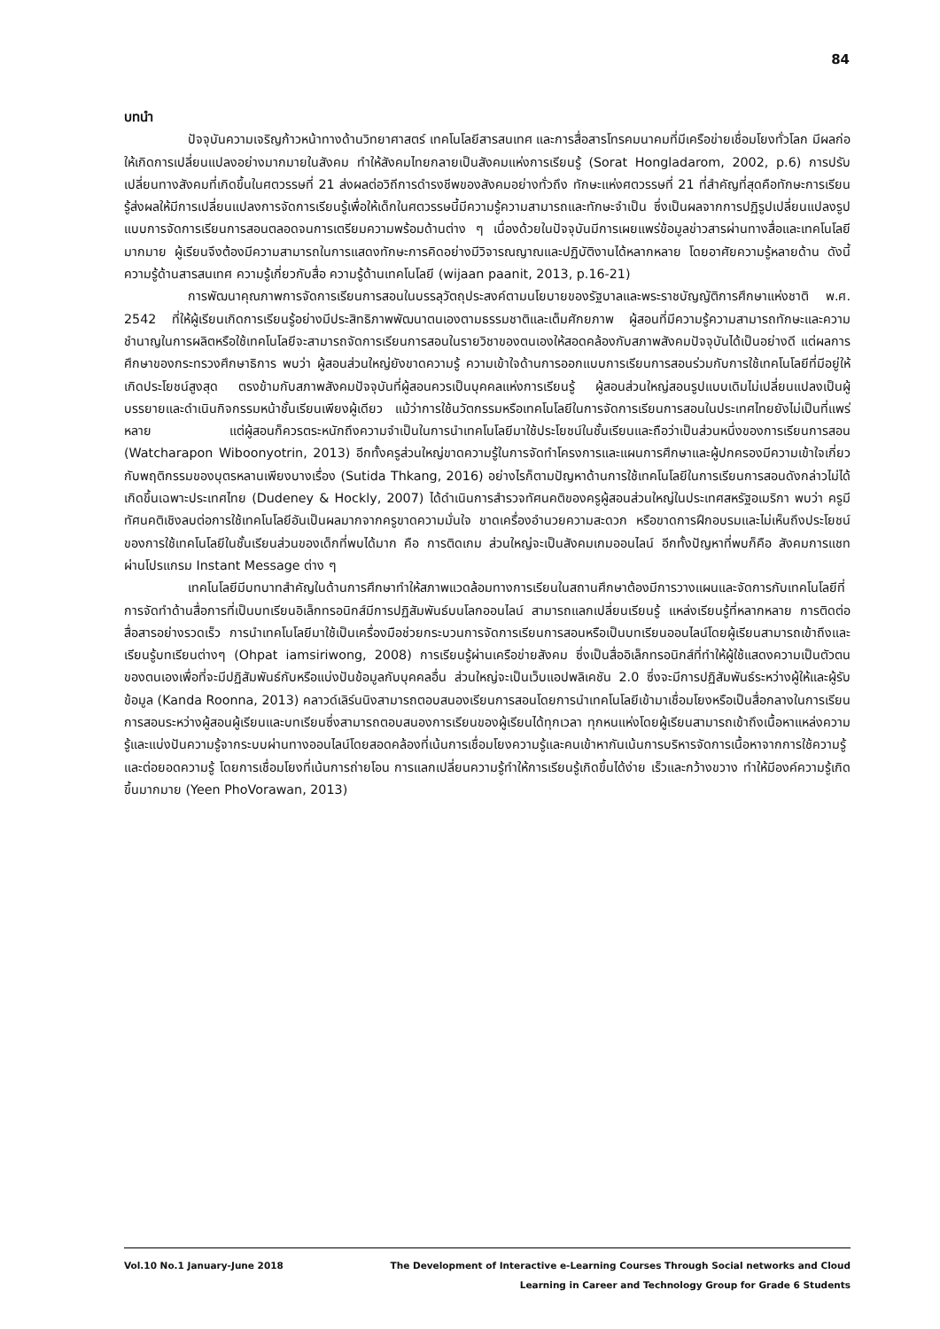84
บทนำ
ปัจจุบันความเจริญก้าวหน้าทางด้านวิทยาศาสตร์ เทคโนโลยีสารสนเทศ และการสื่อสารโทรคมนาคมที่มีเครือข่ายเชื่อมโยงทั่วโลก มีผลก่อให้เกิดการเปลี่ยนแปลงอย่างมากมายในสังคม ทำให้สังคมไทยกลายเป็นสังคมแห่งการเรียนรู้ (Sorat Hongladarom, 2002, p.6) การปรับเปลี่ยนทางสังคมที่เกิดขึ้นในศตวรรษที่ 21 ส่งผลต่อวิถีการดำรงชีพของสังคมอย่างทั่วถึง ทักษะแห่งศตวรรษที่ 21 ที่สำคัญที่สุดคือทักษะการเรียนรู้ส่งผลให้มีการเปลี่ยนแปลงการจัดการเรียนรู้เพื่อให้เด็กในศตวรรษนี้มีความรู้ความสามารถและทักษะจำเป็น ซึ่งเป็นผลจากการปฏิรูปเปลี่ยนแปลงรูปแบบการจัดการเรียนการสอนตลอดจนการเตรียมความพร้อมด้านต่าง ๆ เนื่องด้วยในปัจจุบันมีการเผยแพร่ข้อมูลข่าวสารผ่านทางสื่อและเทคโนโลยีมากมาย ผู้เรียนจึงต้องมีความสามารถในการแสดงทักษะการคิดอย่างมีวิจารณญาณและปฏิบัติงานได้หลากหลาย โดยอาศัยความรู้หลายด้าน ดังนี้ ความรู้ด้านสารสนเทศ ความรู้เกี่ยวกับสื่อ ความรู้ด้านเทคโนโลยี (wijaan paanit, 2013, p.16-21)
การพัฒนาคุณภาพการจัดการเรียนการสอนในบรรลุวัตถุประสงค์ตามนโยบายของรัฐบาลและพระราชบัญญัติการศึกษาแห่งชาติ พ.ศ. 2542 ที่ให้ผู้เรียนเกิดการเรียนรู้อย่างมีประสิทธิภาพพัฒนาตนเองตามธรรมชาติและเต็มศักยภาพ ผู้สอนที่มีความรู้ความสามารถทักษะและความชำนาญในการผลิตหรือใช้เทคโนโลยีจะสามารถจัดการเรียนการสอนในรายวิชาของตนเองให้สอดคล้องกับสภาพสังคมปัจจุบันได้เป็นอย่างดี แต่ผลการศึกษาของกระทรวงศึกษาธิการ พบว่า ผู้สอนส่วนใหญ่ยังขาดความรู้ ความเข้าใจด้านการออกแบบการเรียนการสอนร่วมกับการใช้เทคโนโลยีที่มีอยู่ให้เกิดประโยชน์สูงสุด ตรงข้ามกับสภาพสังคมปัจจุบันที่ผู้สอนควรเป็นบุคคลแห่งการเรียนรู้ ผู้สอนส่วนใหญ่สอนรูปแบบเดิมไม่เปลี่ยนแปลงเป็นผู้บรรยายและดำเนินกิจกรรมหน้าชั้นเรียนเพียงผู้เดียว แม้ว่าการใช้นวัตกรรมหรือเทคโนโลยีในการจัดการเรียนการสอนในประเทศไทยยังไม่เป็นที่แพร่หลาย แต่ผู้สอนก็ควรตระหนักถึงความจำเป็นในการนำเทคโนโลยีมาใช้ประโยชน์ในชั้นเรียนและถือว่าเป็นส่วนหนึ่งของการเรียนการสอน (Watcharapon Wiboonyotrin, 2013) อีกทั้งครูส่วนใหญ่ขาดความรู้ในการจัดทำโครงการและแผนการศึกษาและผู้ปกครองมีความเข้าใจเกี่ยวกับพฤติกรรมของบุตรหลานเพียงบางเรื่อง (Sutida Thkang, 2016) อย่างไรก็ตามปัญหาด้านการใช้เทคโนโลยีในการเรียนการสอนดังกล่าวไม่ได้เกิดขึ้นเฉพาะประเทศไทย (Dudeney & Hockly, 2007) ได้ดำเนินการสำรวจทัศนคติของครูผู้สอนส่วนใหญ่ในประเทศสหรัฐอเมริกา พบว่า ครูมีทัศนคติเชิงลบต่อการใช้เทคโนโลยีอันเป็นผลมากจากครูขาดความมั่นใจ ขาดเครื่องอำนวยความสะดวก หรือขาดการฝึกอบรมและไม่เห็นถึงประโยชน์ของการใช้เทคโนโลยีในชั้นเรียนส่วนของเด็กที่พบได้มาก คือ การติดเกม ส่วนใหญ่จะเป็นสังคมเกมออนไลน์ อีกทั้งปัญหาที่พบก็คือ สังคมการแชทผ่านโปรแกรม Instant Message ต่าง ๆ
เทคโนโลยีมีบทบาทสำคัญในด้านการศึกษาทำให้สภาพแวดล้อมทางการเรียนในสถานศึกษาต้องมีการวางแผนและจัดการกับเทคโนโลยีที่การจัดทำด้านสื่อการที่เป็นบทเรียนอิเล็กทรอนิกส์มีการปฏิสัมพันธ์บนโลกออนไลน์ สามารถแลกเปลี่ยนเรียนรู้ แหล่งเรียนรู้ที่หลากหลาย การติดต่อสื่อสารอย่างรวดเร็ว การนำเทคโนโลยีมาใช้เป็นเครื่องมือช่วยกระบวนการจัดการเรียนการสอนหรือเป็นบทเรียนออนไลน์โดยผู้เรียนสามารถเข้าถึงและเรียนรู้บทเรียนต่างๆ (Ohpat iamsiriwong, 2008) การเรียนรู้ผ่านเครือข่ายสังคม ซึ่งเป็นสื่ออิเล็กทรอนิกส์ที่ทำให้ผู้ใช้แสดงความเป็นตัวตนของตนเองเพื่อที่จะมีปฏิสัมพันธ์กับหรือแบ่งปันข้อมูลกับบุคคลอื่น ส่วนใหญ่จะเป็นเว็บแอปพลิเคชัน 2.0 ซึ่งจะมีการปฏิสัมพันธ์ระหว่างผู้ให้และผู้รับข้อมูล (Kanda Roonna, 2013) คลาวด์เลิร์นนิงสามารถตอบสนองเรียนการสอนโดยการนำเทคโนโลยีเข้ามาเชื่อมโยงหรือเป็นสื่อกลางในการเรียนการสอนระหว่างผู้สอนผู้เรียนและบทเรียนซึ่งสามารถตอบสนองการเรียนของผู้เรียนได้ทุกเวลา ทุกหนแห่งโดยผู้เรียนสามารถเข้าถึงเนื้อหาแหล่งความรู้และแบ่งปันความรู้จากระบบผ่านทางออนไลน์โดยสอดคล้องที่เน้นการเชื่อมโยงความรู้และคนเข้าหากันเน้นการบริหารจัดการเนื้อหาจากการใช้ความรู้และต่อยอดความรู้ โดยการเชื่อมโยงที่เน้นการถ่ายโอน การแลกเปลี่ยนความรู้ทำให้การเรียนรู้เกิดขึ้นได้ง่าย เร็วและกว้างขวาง ทำให้มีองค์ความรู้เกิดขึ้นมากมาย (Yeen PhoVorawan, 2013)
Vol.10 No.1 January-June 2018 The Development of Interactive e-Learning Courses Through Social networks and Cloud
Learning in Career and Technology Group for Grade 6 Students